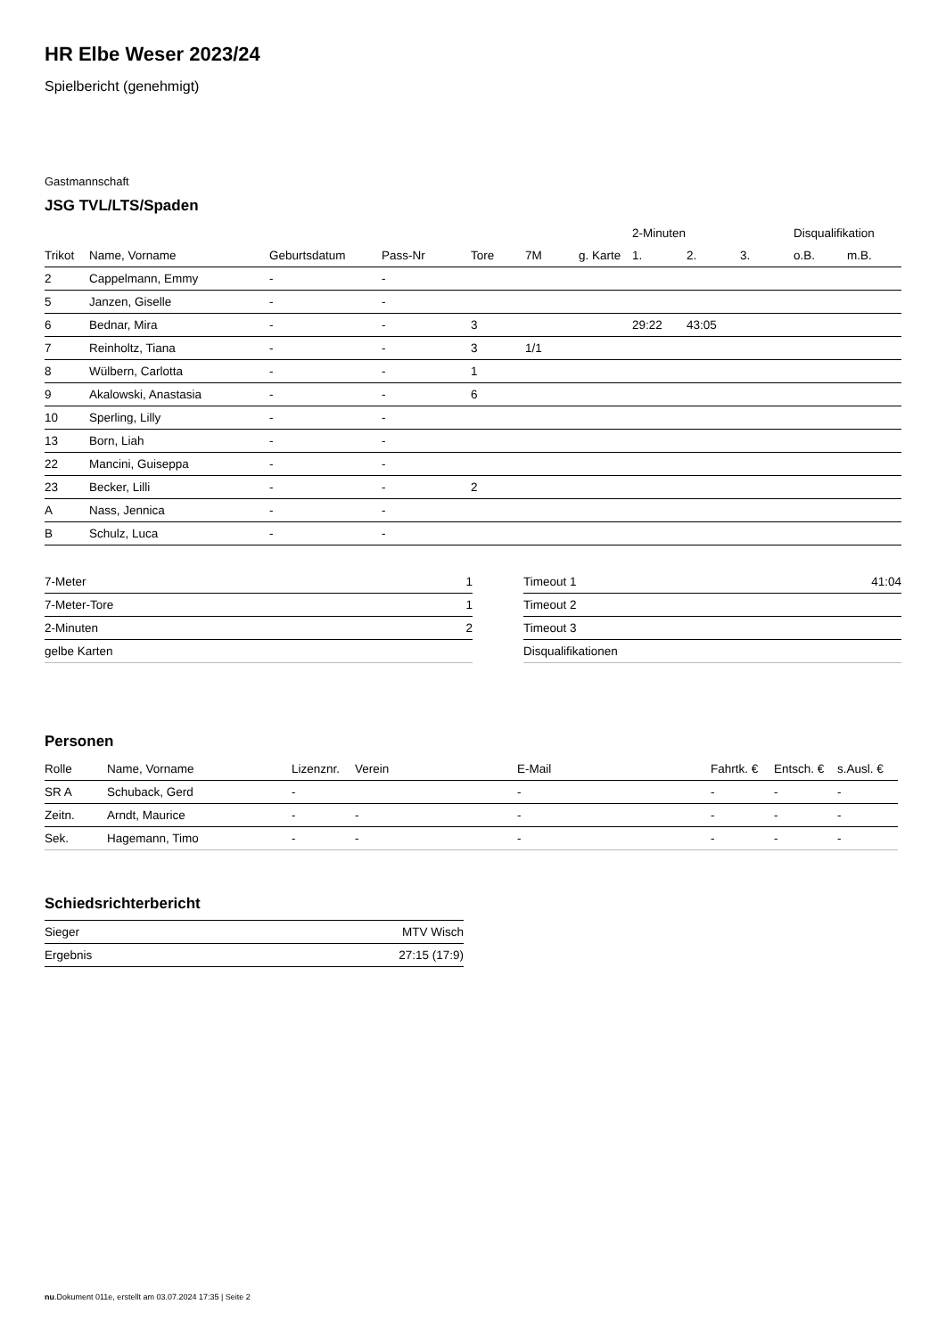HR Elbe Weser 2023/24
Spielbericht (genehmigt)
Gastmannschaft
JSG TVL/LTS/Spaden
| | | | | | | | 2-Minuten | | | Disqualifikation | |
| --- | --- | --- | --- | --- | --- | --- | --- | --- | --- | --- | --- |
| Trikot | Name, Vorname | Geburtsdatum | Pass-Nr | Tore | 7M | g. Karte | 1. | 2. | 3. | o.B. | m.B. |
| 2 | Cappelmann, Emmy | - | - | | | | | | | | |
| 5 | Janzen, Giselle | - | - | | | | | | | | |
| 6 | Bednar, Mira | - | - | 3 | | | 29:22 | 43:05 | | | |
| 7 | Reinholtz, Tiana | - | - | 3 | 1/1 | | | | | | |
| 8 | Wülbern, Carlotta | - | - | 1 | | | | | | | |
| 9 | Akalowski, Anastasia | - | - | 6 | | | | | | | |
| 10 | Sperling, Lilly | - | - | | | | | | | | |
| 13 | Born, Liah | - | - | | | | | | | | |
| 22 | Mancini, Guiseppa | - | - | | | | | | | | |
| 23 | Becker, Lilli | - | - | 2 | | | | | | | |
| A | Nass, Jennica | - | - | | | | | | | | |
| B | Schulz, Luca | - | - | | | | | | | | |
| 7-Meter | 1 |
| 7-Meter-Tore | 1 |
| 2-Minuten | 2 |
| gelbe Karten | |
| Timeout 1 | 41:04 |
| Timeout 2 | |
| Timeout 3 | |
| Disqualifikationen | |
Personen
| Rolle | Name, Vorname | Lizenznr. | Verein | E-Mail | Fahrtk. € | Entsch. € | s.Ausl. € |
| --- | --- | --- | --- | --- | --- | --- | --- |
| SR A | Schuback, Gerd | - | | - | - | - | - |
| Zeitn. | Arndt, Maurice | - | - | - | - | - | - |
| Sek. | Hagemann, Timo | - | - | - | - | - | - |
Schiedsrichterbericht
| Sieger | MTV Wisch |
| Ergebnis | 27:15 (17:9) |
nu.Dokument 011e, erstellt am 03.07.2024 17:35 | Seite 2